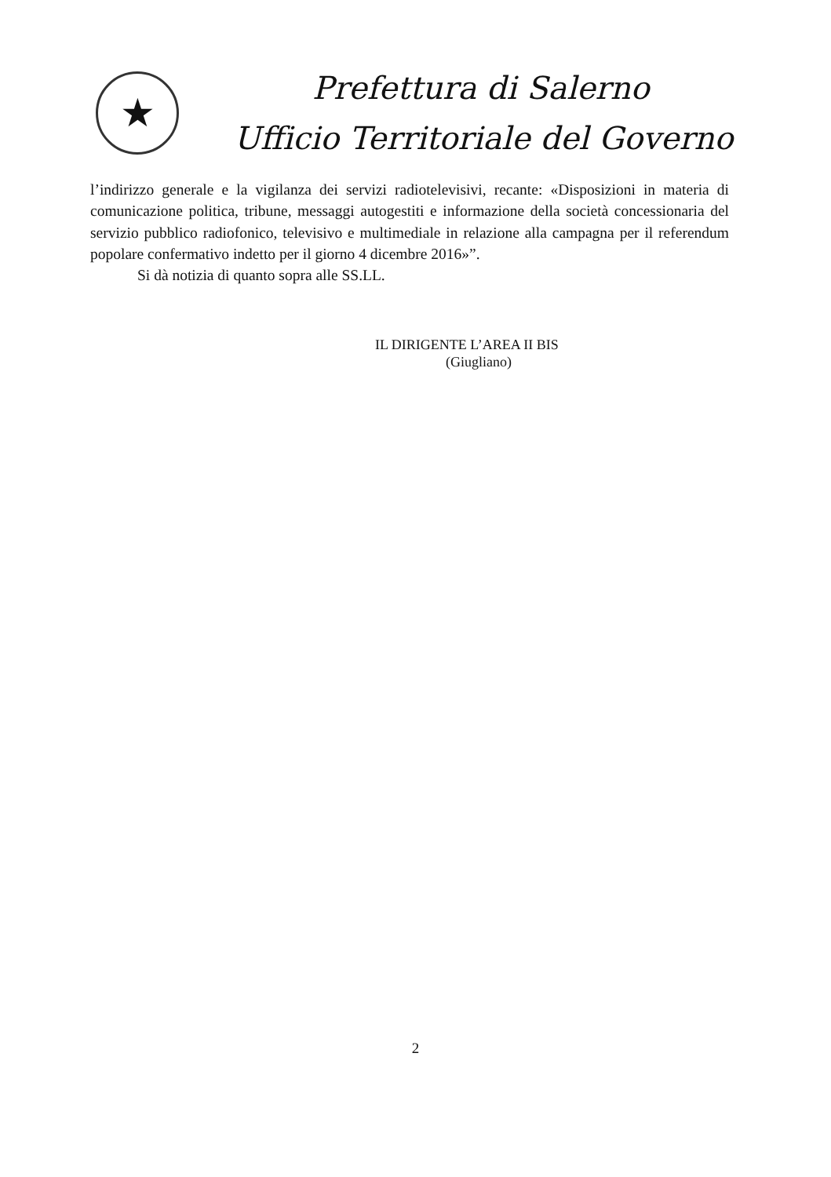★
Prefettura di Salerno
Ufficio Territoriale del Governo
l’indirizzo generale e la vigilanza dei servizi radiotelevisivi, recante: «Disposizioni in materia di comunicazione politica, tribune, messaggi autogestiti e informazione della società concessionaria del servizio pubblico radiofonico, televisivo e multimediale in relazione alla campagna per il referendum popolare confermativo indetto per il giorno 4 dicembre 2016»”.
Si dà notizia di quanto sopra alle SS.LL.
IL DIRIGENTE L’AREA II BIS
(Giugliano)
2